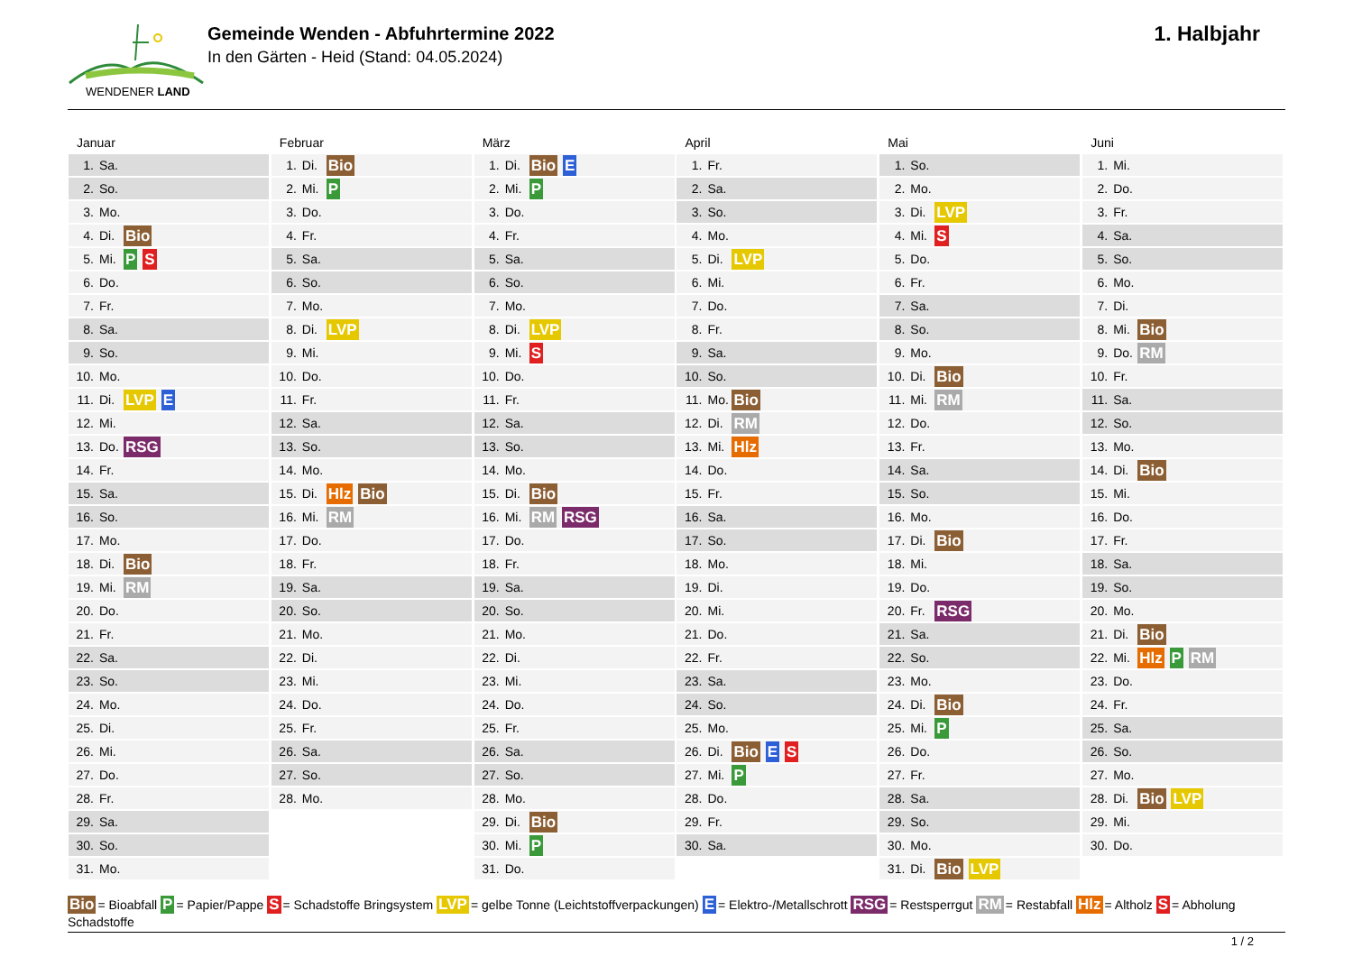WENDENER LAND
Gemeinde Wenden - Abfuhrtermine 2022
In den Gärten - Heid (Stand: 04.05.2024)
1. Halbjahr
Januar
| 1. | Sa. | |
| 2. | So. | |
| 3. | Mo. | |
| 4. | Di. | Bio |
| 5. | Mi. | P S |
| 6. | Do. | |
| 7. | Fr. | |
| 8. | Sa. | |
| 9. | So. | |
| 10. | Mo. | |
| 11. | Di. | LVP E |
| 12. | Mi. | |
| 13. | Do. | RSG |
| 14. | Fr. | |
| 15. | Sa. | |
| 16. | So. | |
| 17. | Mo. | |
| 18. | Di. | Bio |
| 19. | Mi. | RM |
| 20. | Do. | |
| 21. | Fr. | |
| 22. | Sa. | |
| 23. | So. | |
| 24. | Mo. | |
| 25. | Di. | |
| 26. | Mi. | |
| 27. | Do. | |
| 28. | Fr. | |
| 29. | Sa. | |
| 30. | So. | |
| 31. | Mo. | |
Februar
| 1. | Di. | Bio |
| 2. | Mi. | P |
| 3. | Do. | |
| 4. | Fr. | |
| 5. | Sa. | |
| 6. | So. | |
| 7. | Mo. | |
| 8. | Di. | LVP |
| 9. | Mi. | |
| 10. | Do. | |
| 11. | Fr. | |
| 12. | Sa. | |
| 13. | So. | |
| 14. | Mo. | |
| 15. | Di. | Hlz Bio |
| 16. | Mi. | RM |
| 17. | Do. | |
| 18. | Fr. | |
| 19. | Sa. | |
| 20. | So. | |
| 21. | Mo. | |
| 22. | Di. | |
| 23. | Mi. | |
| 24. | Do. | |
| 25. | Fr. | |
| 26. | Sa. | |
| 27. | So. | |
| 28. | Mo. | |
März
| 1. | Di. | Bio E |
| 2. | Mi. | P |
| 3. | Do. | |
| 4. | Fr. | |
| 5. | Sa. | |
| 6. | So. | |
| 7. | Mo. | |
| 8. | Di. | LVP |
| 9. | Mi. | S |
| 10. | Do. | |
| 11. | Fr. | |
| 12. | Sa. | |
| 13. | So. | |
| 14. | Mo. | |
| 15. | Di. | Bio |
| 16. | Mi. | RM RSG |
| 17. | Do. | |
| 18. | Fr. | |
| 19. | Sa. | |
| 20. | So. | |
| 21. | Mo. | |
| 22. | Di. | |
| 23. | Mi. | |
| 24. | Do. | |
| 25. | Fr. | |
| 26. | Sa. | |
| 27. | So. | |
| 28. | Mo. | |
| 29. | Di. | Bio |
| 30. | Mi. | P |
| 31. | Do. | |
April
| 1. | Fr. | |
| 2. | Sa. | |
| 3. | So. | |
| 4. | Mo. | |
| 5. | Di. | LVP |
| 6. | Mi. | |
| 7. | Do. | |
| 8. | Fr. | |
| 9. | Sa. | |
| 10. | So. | |
| 11. | Mo. | Bio |
| 12. | Di. | RM |
| 13. | Mi. | Hlz |
| 14. | Do. | |
| 15. | Fr. | |
| 16. | Sa. | |
| 17. | So. | |
| 18. | Mo. | |
| 19. | Di. | |
| 20. | Mi. | |
| 21. | Do. | |
| 22. | Fr. | |
| 23. | Sa. | |
| 24. | So. | |
| 25. | Mo. | |
| 26. | Di. | Bio E S |
| 27. | Mi. | P |
| 28. | Do. | |
| 29. | Fr. | |
| 30. | Sa. | |
Mai
| 1. | So. | |
| 2. | Mo. | |
| 3. | Di. | LVP |
| 4. | Mi. | S |
| 5. | Do. | |
| 6. | Fr. | |
| 7. | Sa. | |
| 8. | So. | |
| 9. | Mo. | |
| 10. | Di. | Bio |
| 11. | Mi. | RM |
| 12. | Do. | |
| 13. | Fr. | |
| 14. | Sa. | |
| 15. | So. | |
| 16. | Mo. | |
| 17. | Di. | Bio |
| 18. | Mi. | |
| 19. | Do. | |
| 20. | Fr. | RSG |
| 21. | Sa. | |
| 22. | So. | |
| 23. | Mo. | |
| 24. | Di. | Bio |
| 25. | Mi. | P |
| 26. | Do. | |
| 27. | Fr. | |
| 28. | Sa. | |
| 29. | So. | |
| 30. | Mo. | |
| 31. | Di. | Bio LVP |
Juni
| 1. | Mi. | |
| 2. | Do. | |
| 3. | Fr. | |
| 4. | Sa. | |
| 5. | So. | |
| 6. | Mo. | |
| 7. | Di. | |
| 8. | Mi. | Bio |
| 9. | Do. | RM |
| 10. | Fr. | |
| 11. | Sa. | |
| 12. | So. | |
| 13. | Mo. | |
| 14. | Di. | Bio |
| 15. | Mi. | |
| 16. | Do. | |
| 17. | Fr. | |
| 18. | Sa. | |
| 19. | So. | |
| 20. | Mo. | |
| 21. | Di. | Bio |
| 22. | Mi. | Hlz P RM |
| 23. | Do. | |
| 24. | Fr. | |
| 25. | Sa. | |
| 26. | So. | |
| 27. | Mo. | |
| 28. | Di. | Bio LVP |
| 29. | Mi. | |
| 30. | Do. | |
Bio = Bioabfall P = Papier/Pappe S = Schadstoffe Bringsystem LVP = gelbe Tonne (Leichtstoffverpackungen) E = Elektro-/Metallschrott RSG = Restsperrgut RM = Restabfall Hlz = Altholz S = Abholung Schadstoffe
1 / 2